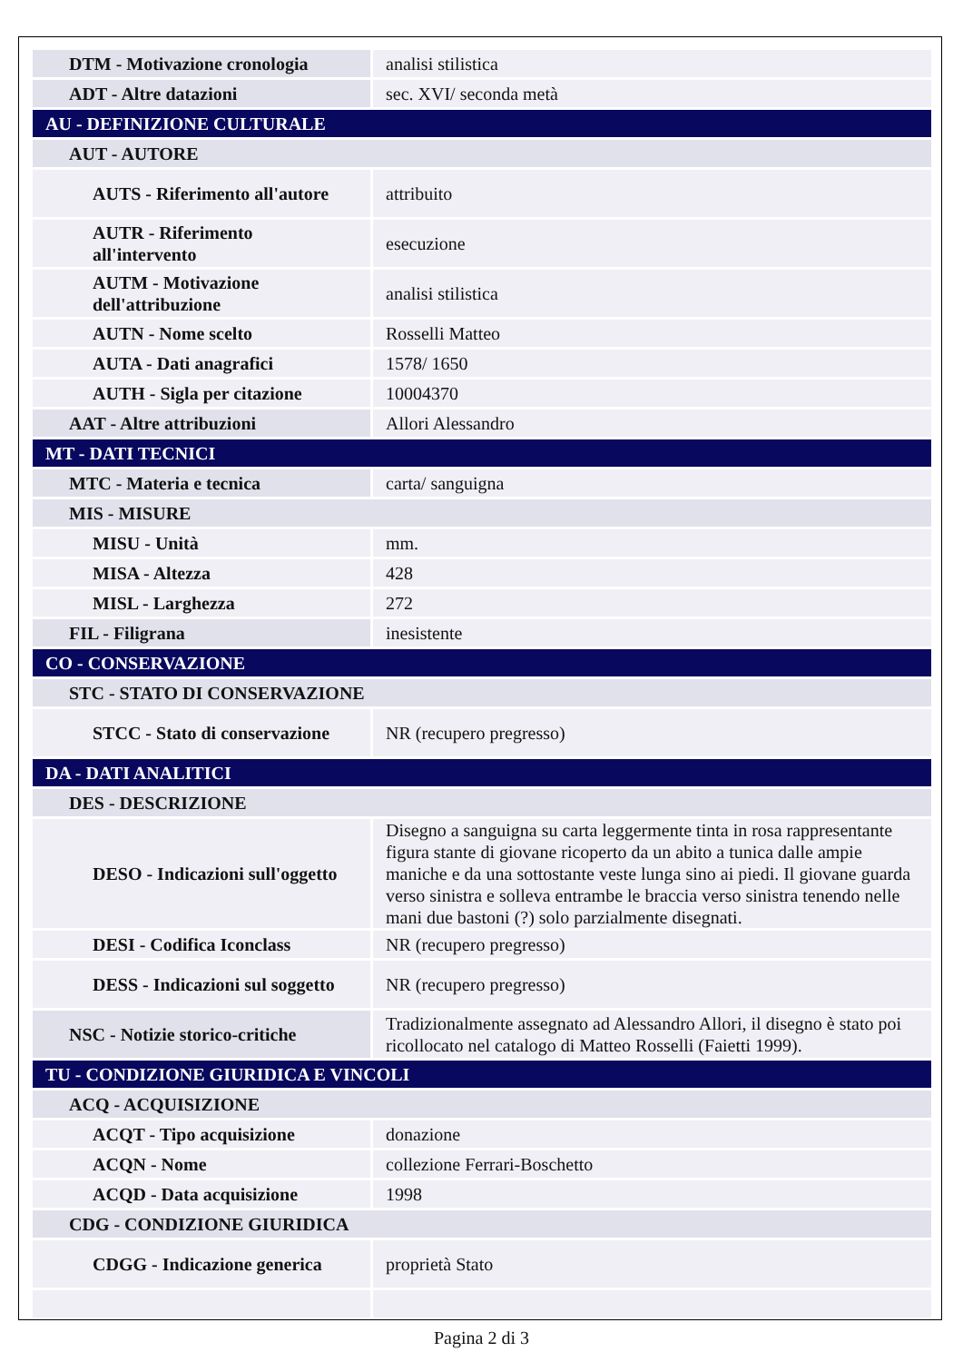| DTM - Motivazione cronologia | analisi stilistica |
| ADT - Altre datazioni | sec. XVI/ seconda metà |
| AU - DEFINIZIONE CULTURALE | |
| AUT - AUTORE | |
| AUTS - Riferimento all'autore | attribuito |
| AUTR - Riferimento all'intervento | esecuzione |
| AUTM - Motivazione dell'attribuzione | analisi stilistica |
| AUTN - Nome scelto | Rosselli Matteo |
| AUTA - Dati anagrafici | 1578/ 1650 |
| AUTH - Sigla per citazione | 10004370 |
| AAT - Altre attribuzioni | Allori Alessandro |
| MT - DATI TECNICI | |
| MTC - Materia e tecnica | carta/ sanguigna |
| MIS - MISURE | |
| MISU - Unità | mm. |
| MISA - Altezza | 428 |
| MISL - Larghezza | 272 |
| FIL - Filigrana | inesistente |
| CO - CONSERVAZIONE | |
| STC - STATO DI CONSERVAZIONE | |
| STCC - Stato di conservazione | NR (recupero pregresso) |
| DA - DATI ANALITICI | |
| DES - DESCRIZIONE | |
| DESO - Indicazioni sull'oggetto | Disegno a sanguigna su carta leggermente tinta in rosa rappresentante figura stante di giovane ricoperto da un abito a tunica dalle ampie maniche e da una sottostante veste lunga sino ai piedi. Il giovane guarda verso sinistra e solleva entrambe le braccia verso sinistra tenendo nelle mani due bastoni (?) solo parzialmente disegnati. |
| DESI - Codifica Iconclass | NR (recupero pregresso) |
| DESS - Indicazioni sul soggetto | NR (recupero pregresso) |
| NSC - Notizie storico-critiche | Tradizionalmente assegnato ad Alessandro Allori, il disegno è stato poi ricollocato nel catalogo di Matteo Rosselli (Faietti 1999). |
| TU - CONDIZIONE GIURIDICA E VINCOLI | |
| ACQ - ACQUISIZIONE | |
| ACQT - Tipo acquisizione | donazione |
| ACQN - Nome | collezione Ferrari-Boschetto |
| ACQD - Data acquisizione | 1998 |
| CDG - CONDIZIONE GIURIDICA | |
| CDGG - Indicazione generica | proprietà Stato |
Pagina 2 di 3